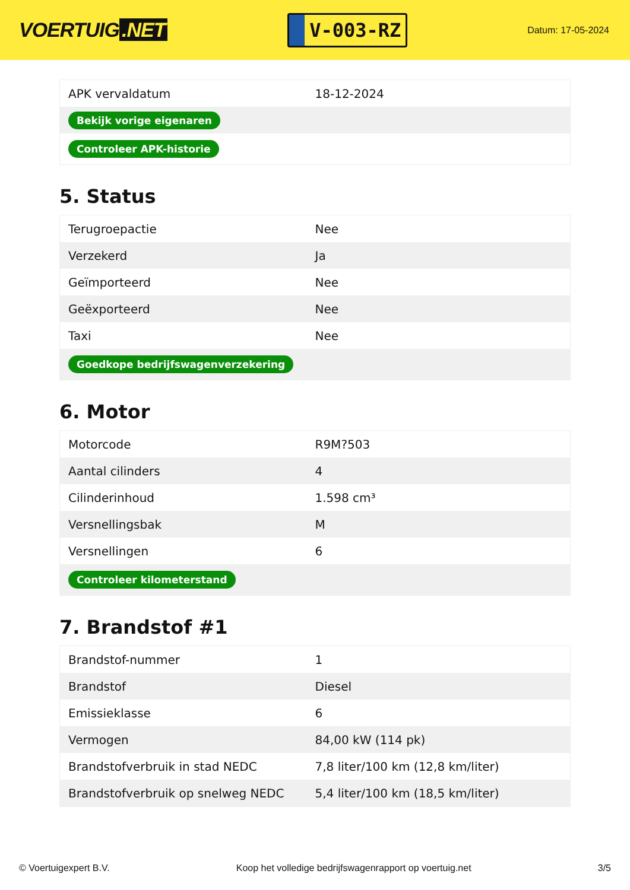VOERTUIG.NET
V-003-RZ
Datum: 17-05-2024
| APK vervaldatum | 18-12-2024 |
| Bekijk vorige eigenaren | |
| Controleer APK-historie | |
5. Status
| Terugroepactie | Nee |
| Verzekerd | Ja |
| Geïmporteerd | Nee |
| Geëxporteerd | Nee |
| Taxi | Nee |
| Goedkope bedrijfswagenverzekering | |
6. Motor
| Motorcode | R9M?503 |
| Aantal cilinders | 4 |
| Cilinderinhoud | 1.598 cm³ |
| Versnellingsbak | M |
| Versnellingen | 6 |
| Controleer kilometerstand | |
7. Brandstof #1
| Brandstof-nummer | 1 |
| Brandstof | Diesel |
| Emissieklasse | 6 |
| Vermogen | 84,00 kW (114 pk) |
| Brandstofverbruik in stad NEDC | 7,8 liter/100 km (12,8 km/liter) |
| Brandstofverbruik op snelweg NEDC | 5,4 liter/100 km (18,5 km/liter) |
© Voertuigexpert B.V. Koop het volledige bedrijfswagenrapport op voertuig.net 3/5